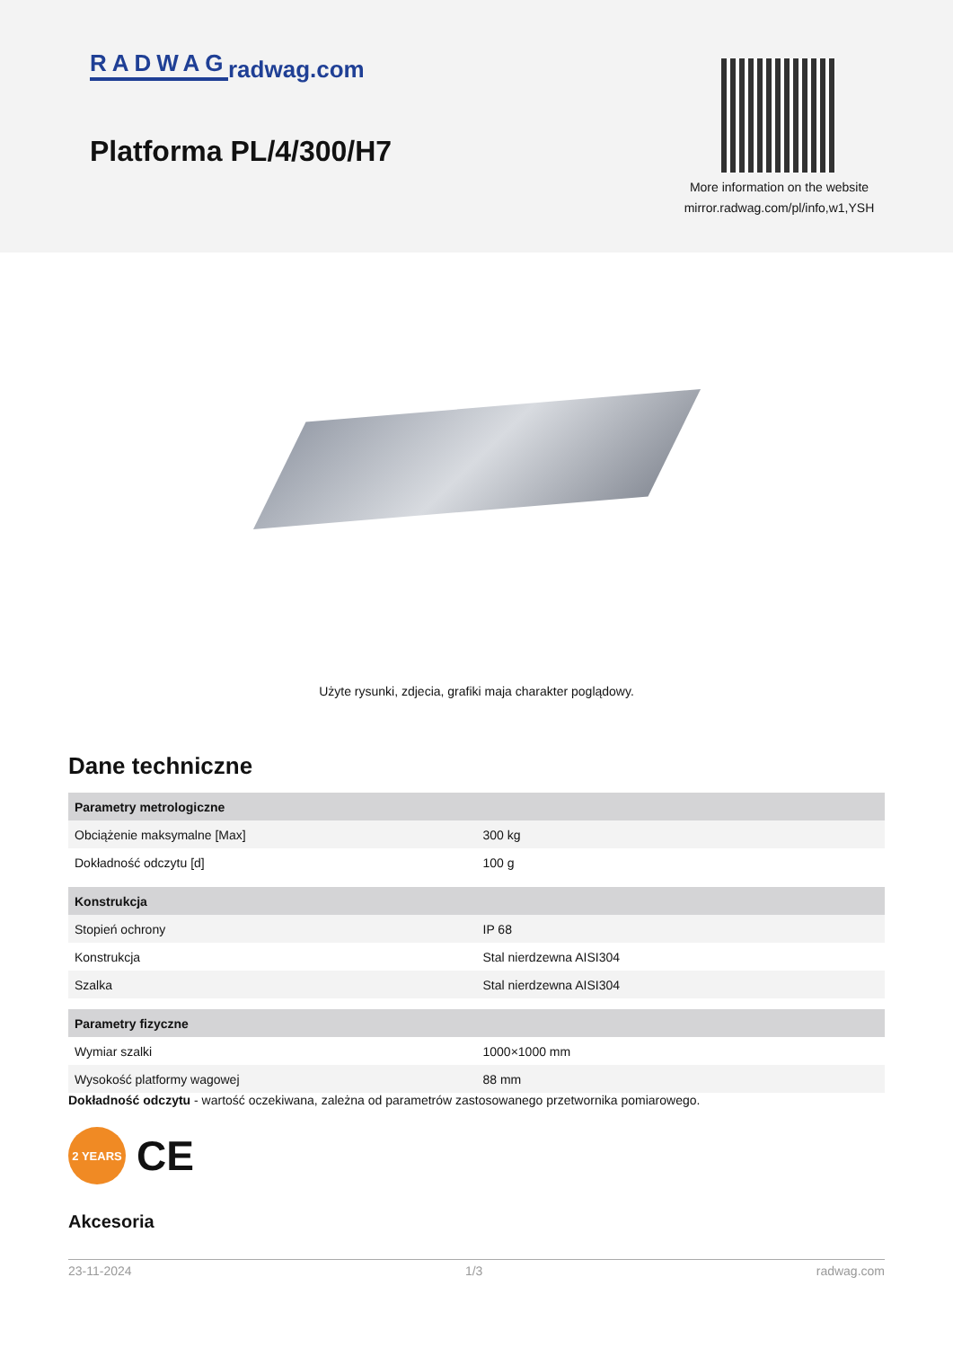RADWAG radwag.com
Platforma PL/4/300/H7
More information on the website
mirror.radwag.com/pl/info,w1,YSH
Użyte rysunki, zdjecia, grafiki maja charakter poglądowy.
Dane techniczne
| Parametry metrologiczne | |
| --- | --- |
| Obciążenie maksymalne [Max] | 300 kg |
| Dokładność odczytu [d] | 100 g |
| Konstrukcja | |
| Stopień ochrony | IP 68 |
| Konstrukcja | Stal nierdzewna AISI304 |
| Szalka | Stal nierdzewna AISI304 |
| Parametry fizyczne | |
| Wymiar szalki | 1000×1000 mm |
| Wysokość platformy wagowej | 88 mm |
Dokładność odczytu - wartość oczekiwana, zależna od parametrów zastosowanego przetwornika pomiarowego.
2 YEARS
CE
Akcesoria
23-11-2024 1/3 radwag.com